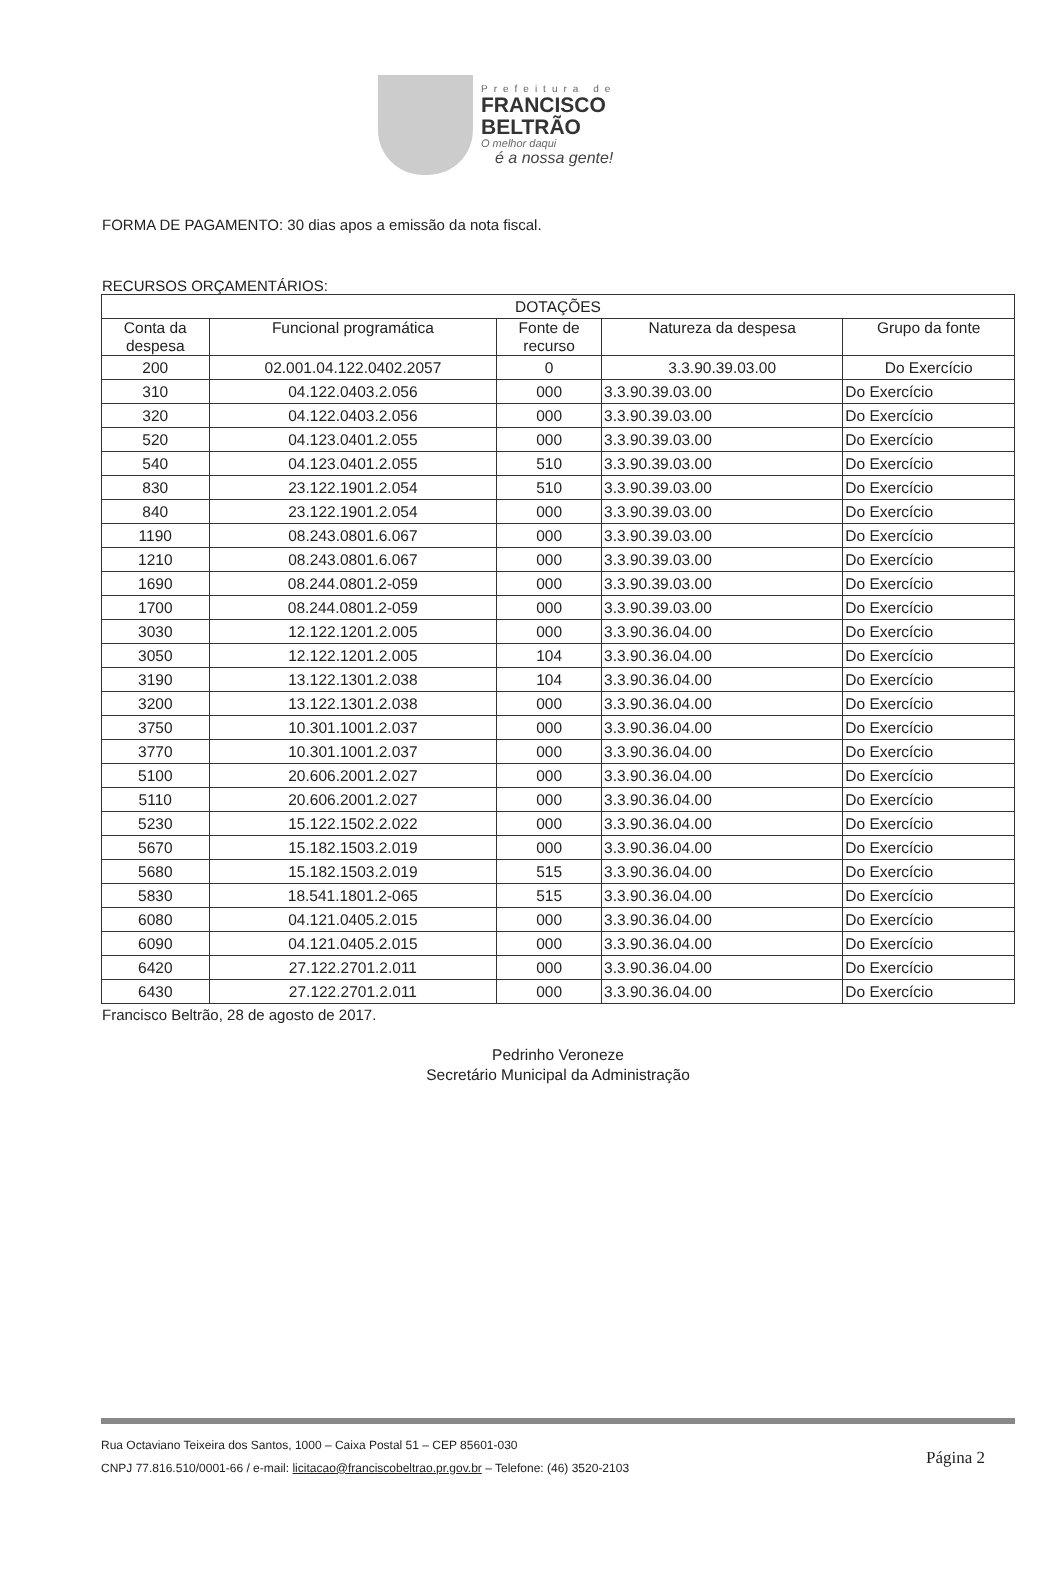Prefeitura de
FRANCISCO
BELTRÃO
O melhor daqui
é a nossa gente!
FORMA DE PAGAMENTO: 30 dias apos a emissão da nota fiscal.
RECURSOS ORÇAMENTÁRIOS:
| DOTAÇÕES | | | | |
| --- | --- | --- | --- | --- |
| Conta da despesa | Funcional programática | Fonte de recurso | Natureza da despesa | Grupo da fonte |
| 200 | 02.001.04.122.0402.2057 | 0 | 3.3.90.39.03.00 | Do Exercício |
| 310 | 04.122.0403.2.056 | 000 | 3.3.90.39.03.00 | Do Exercício |
| 320 | 04.122.0403.2.056 | 000 | 3.3.90.39.03.00 | Do Exercício |
| 520 | 04.123.0401.2.055 | 000 | 3.3.90.39.03.00 | Do Exercício |
| 540 | 04.123.0401.2.055 | 510 | 3.3.90.39.03.00 | Do Exercício |
| 830 | 23.122.1901.2.054 | 510 | 3.3.90.39.03.00 | Do Exercício |
| 840 | 23.122.1901.2.054 | 000 | 3.3.90.39.03.00 | Do Exercício |
| 1190 | 08.243.0801.6.067 | 000 | 3.3.90.39.03.00 | Do Exercício |
| 1210 | 08.243.0801.6.067 | 000 | 3.3.90.39.03.00 | Do Exercício |
| 1690 | 08.244.0801.2-059 | 000 | 3.3.90.39.03.00 | Do Exercício |
| 1700 | 08.244.0801.2-059 | 000 | 3.3.90.39.03.00 | Do Exercício |
| 3030 | 12.122.1201.2.005 | 000 | 3.3.90.36.04.00 | Do Exercício |
| 3050 | 12.122.1201.2.005 | 104 | 3.3.90.36.04.00 | Do Exercício |
| 3190 | 13.122.1301.2.038 | 104 | 3.3.90.36.04.00 | Do Exercício |
| 3200 | 13.122.1301.2.038 | 000 | 3.3.90.36.04.00 | Do Exercício |
| 3750 | 10.301.1001.2.037 | 000 | 3.3.90.36.04.00 | Do Exercício |
| 3770 | 10.301.1001.2.037 | 000 | 3.3.90.36.04.00 | Do Exercício |
| 5100 | 20.606.2001.2.027 | 000 | 3.3.90.36.04.00 | Do Exercício |
| 5110 | 20.606.2001.2.027 | 000 | 3.3.90.36.04.00 | Do Exercício |
| 5230 | 15.122.1502.2.022 | 000 | 3.3.90.36.04.00 | Do Exercício |
| 5670 | 15.182.1503.2.019 | 000 | 3.3.90.36.04.00 | Do Exercício |
| 5680 | 15.182.1503.2.019 | 515 | 3.3.90.36.04.00 | Do Exercício |
| 5830 | 18.541.1801.2-065 | 515 | 3.3.90.36.04.00 | Do Exercício |
| 6080 | 04.121.0405.2.015 | 000 | 3.3.90.36.04.00 | Do Exercício |
| 6090 | 04.121.0405.2.015 | 000 | 3.3.90.36.04.00 | Do Exercício |
| 6420 | 27.122.2701.2.011 | 000 | 3.3.90.36.04.00 | Do Exercício |
| 6430 | 27.122.2701.2.011 | 000 | 3.3.90.36.04.00 | Do Exercício |
Francisco Beltrão, 28 de agosto de 2017.
Pedrinho Veroneze
Secretário Municipal da Administração
Rua Octaviano Teixeira dos Santos, 1000 – Caixa Postal 51 – CEP 85601-030
CNPJ 77.816.510/0001-66 / e-mail: licitacao@franciscobeltrao.pr.gov.br – Telefone: (46) 3520-2103
Página 2